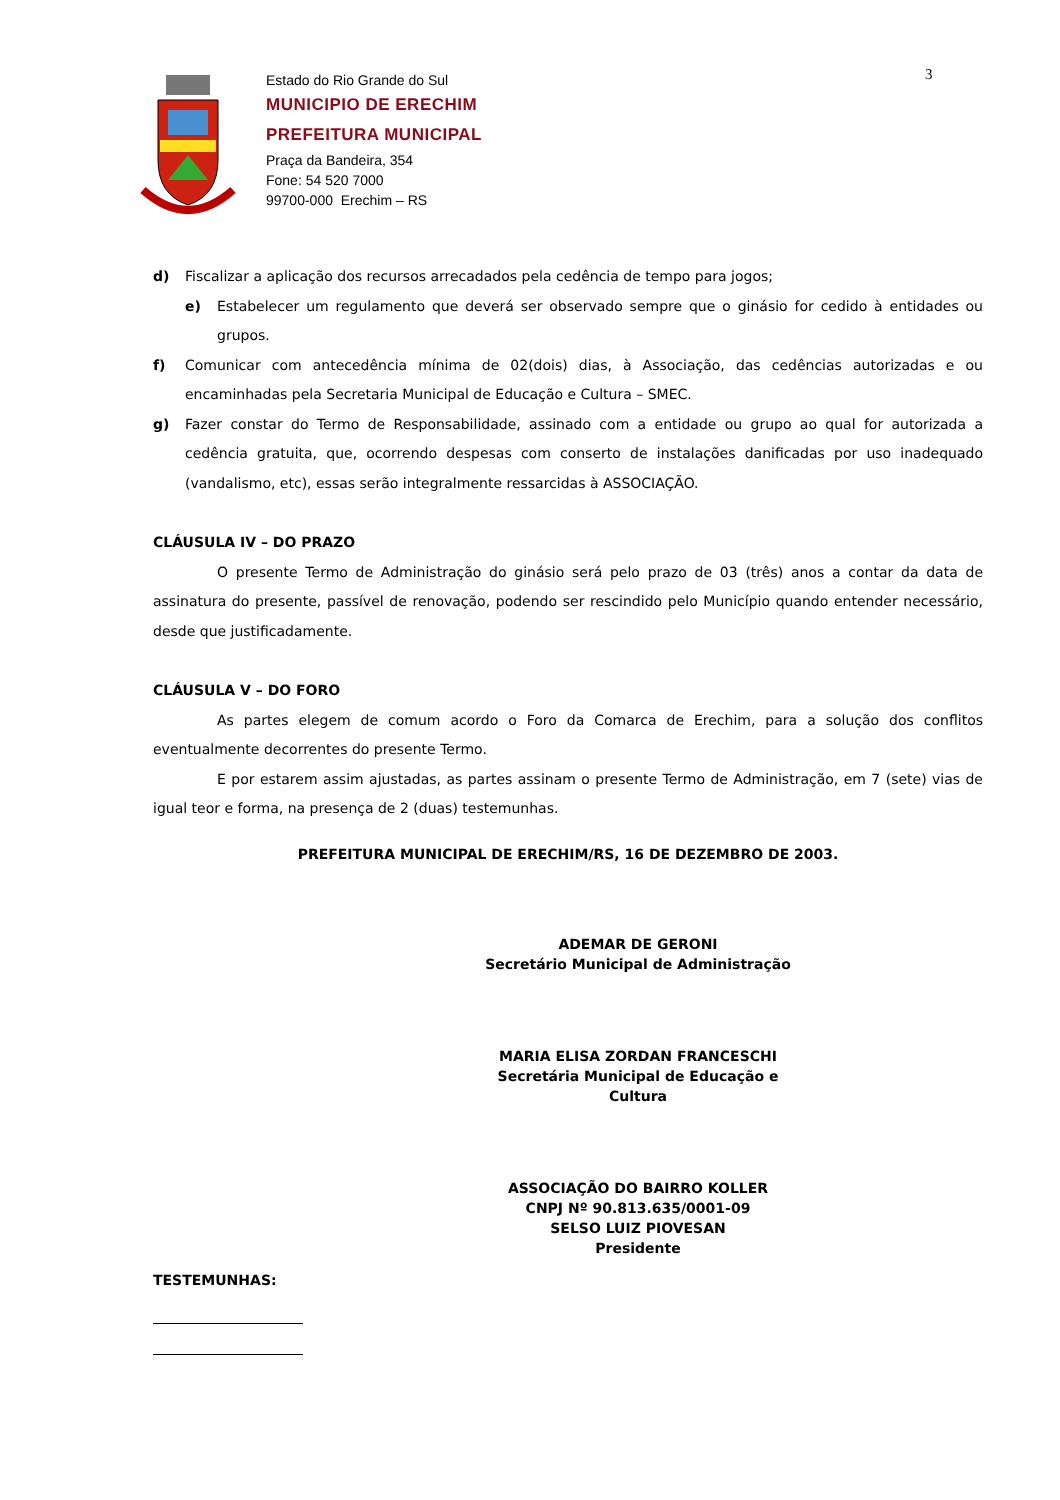Estado do Rio Grande do Sul
MUNICIPIO DE ERECHIM
PREFEITURA MUNICIPAL
Praça da Bandeira, 354
Fone: 54 520 7000
99700-000 Erechim – RS
3
d) Fiscalizar a aplicação dos recursos arrecadados pela cedência de tempo para jogos;
e) Estabelecer um regulamento que deverá ser observado sempre que o ginásio for cedido à entidades ou grupos.
f) Comunicar com antecedência mínima de 02(dois) dias, à Associação, das cedências autorizadas e ou encaminhadas pela Secretaria Municipal de Educação e Cultura – SMEC.
g) Fazer constar do Termo de Responsabilidade, assinado com a entidade ou grupo ao qual for autorizada a cedência gratuita, que, ocorrendo despesas com conserto de instalações danificadas por uso inadequado (vandalismo, etc), essas serão integralmente ressarcidas à ASSOCIAÇÃO.
CLÁUSULA IV – DO PRAZO
O presente Termo de Administração do ginásio será pelo prazo de 03 (três) anos a contar da data de assinatura do presente, passível de renovação, podendo ser rescindido pelo Município quando entender necessário, desde que justificadamente.
CLÁUSULA V – DO FORO
As partes elegem de comum acordo o Foro da Comarca de Erechim, para a solução dos conflitos eventualmente decorrentes do presente Termo.
E por estarem assim ajustadas, as partes assinam o presente Termo de Administração, em 7 (sete) vias de igual teor e forma, na presença de 2 (duas) testemunhas.
PREFEITURA MUNICIPAL DE ERECHIM/RS, 16 DE DEZEMBRO DE 2003.
ADEMAR DE GERONI
Secretário Municipal de Administração
MARIA ELISA ZORDAN FRANCESCHI
Secretária Municipal de Educação e Cultura
ASSOCIAÇÃO DO BAIRRO KOLLER
CNPJ Nº 90.813.635/0001-09
SELSO LUIZ PIOVESAN
Presidente
TESTEMUNHAS: